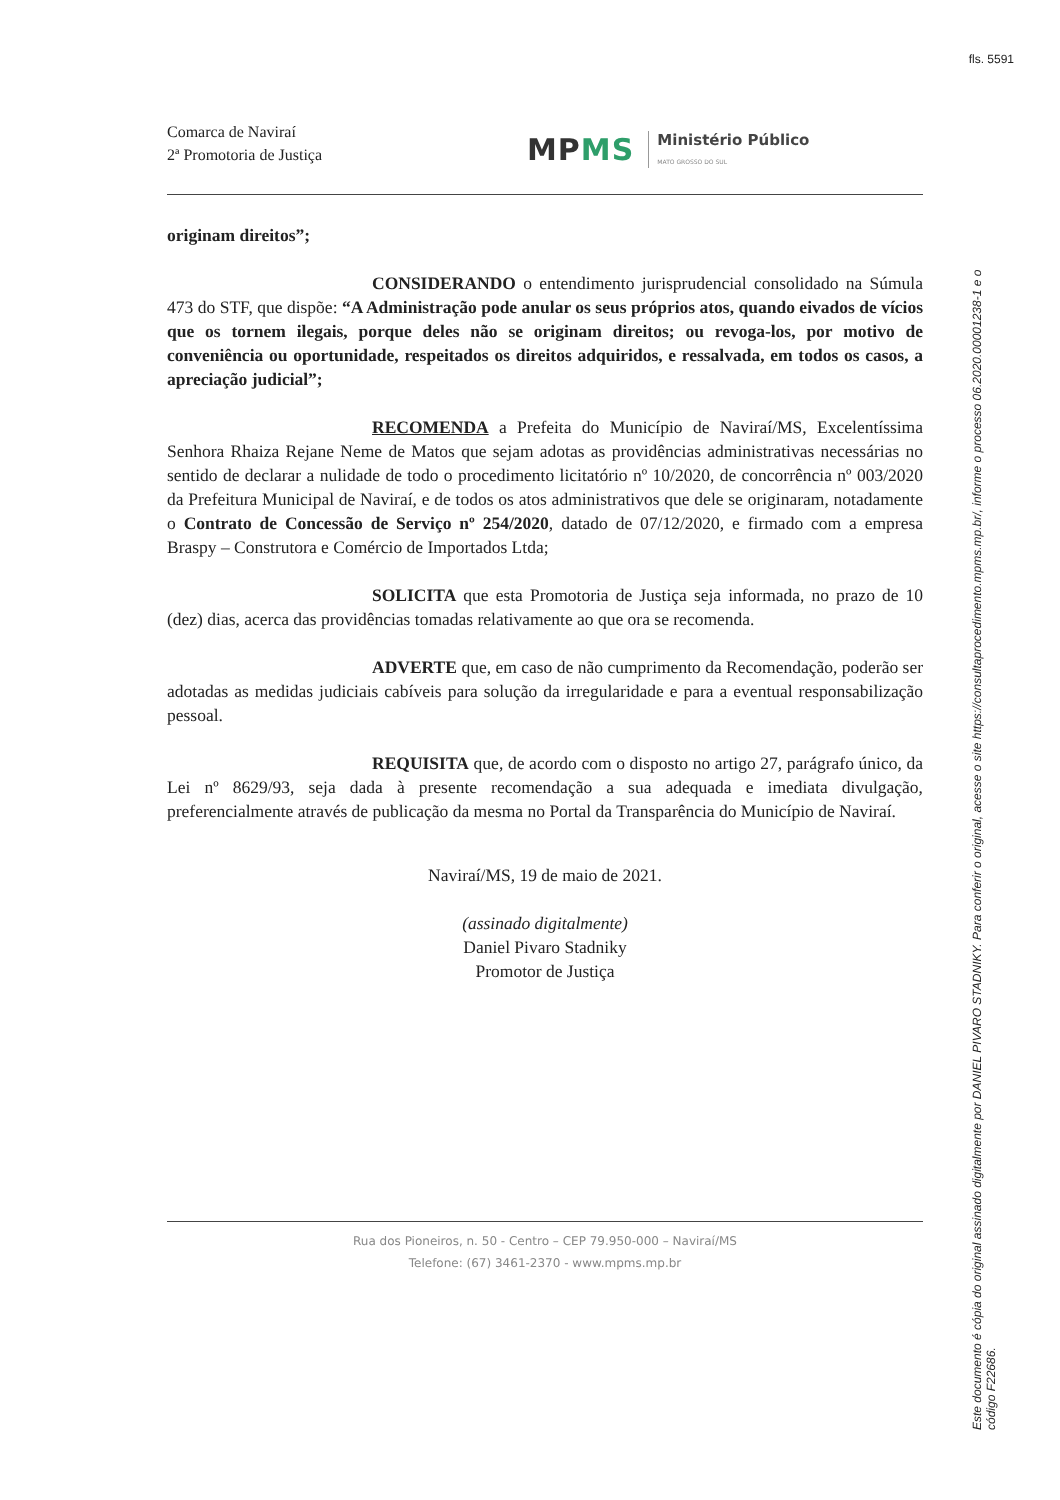fls. 5591
Comarca de Naviraí
2ª Promotoria de Justiça
MPMS
Ministério Público
MATO GROSSO DO SUL
originam direitos”;
CONSIDERANDO o entendimento jurisprudencial consolidado na Súmula 473 do STF, que dispõe: “A Administração pode anular os seus próprios atos, quando eivados de vícios que os tornem ilegais, porque deles não se originam direitos; ou revoga-los, por motivo de conveniência ou oportunidade, respeitados os direitos adquiridos, e ressalvada, em todos os casos, a apreciação judicial”;
RECOMENDA a Prefeita do Município de Naviraí/MS, Excelentíssima Senhora Rhaiza Rejane Neme de Matos que sejam adotas as providências administrativas necessárias no sentido de declarar a nulidade de todo o procedimento licitatório nº 10/2020, de concorrência nº 003/2020 da Prefeitura Municipal de Naviraí, e de todos os atos administrativos que dele se originaram, notadamente o Contrato de Concessão de Serviço nº 254/2020, datado de 07/12/2020, e firmado com a empresa Braspy – Construtora e Comércio de Importados Ltda;
SOLICITA que esta Promotoria de Justiça seja informada, no prazo de 10 (dez) dias, acerca das providências tomadas relativamente ao que ora se recomenda.
ADVERTE que, em caso de não cumprimento da Recomendação, poderão ser adotadas as medidas judiciais cabíveis para solução da irregularidade e para a eventual responsabilização pessoal.
REQUISITA que, de acordo com o disposto no artigo 27, parágrafo único, da Lei nº 8629/93, seja dada à presente recomendação a sua adequada e imediata divulgação, preferencialmente através de publicação da mesma no Portal da Transparência do Município de Naviraí.
Naviraí/MS, 19 de maio de 2021.
(assinado digitalmente)
Daniel Pivaro Stadniky
Promotor de Justiça
Rua dos Pioneiros, n. 50 - Centro – CEP 79.950-000 – Naviraí/MS
Telefone: (67) 3461-2370 - www.mpms.mp.br
Este documento é cópia do original assinado digitalmente por DANIEL PIVARO STADNIKY. Para conferir o original, acesse o site https://consultaprocedimento.mpms.mp.br/, informe o processo 06.2020.00001238-1 e o código F22686.